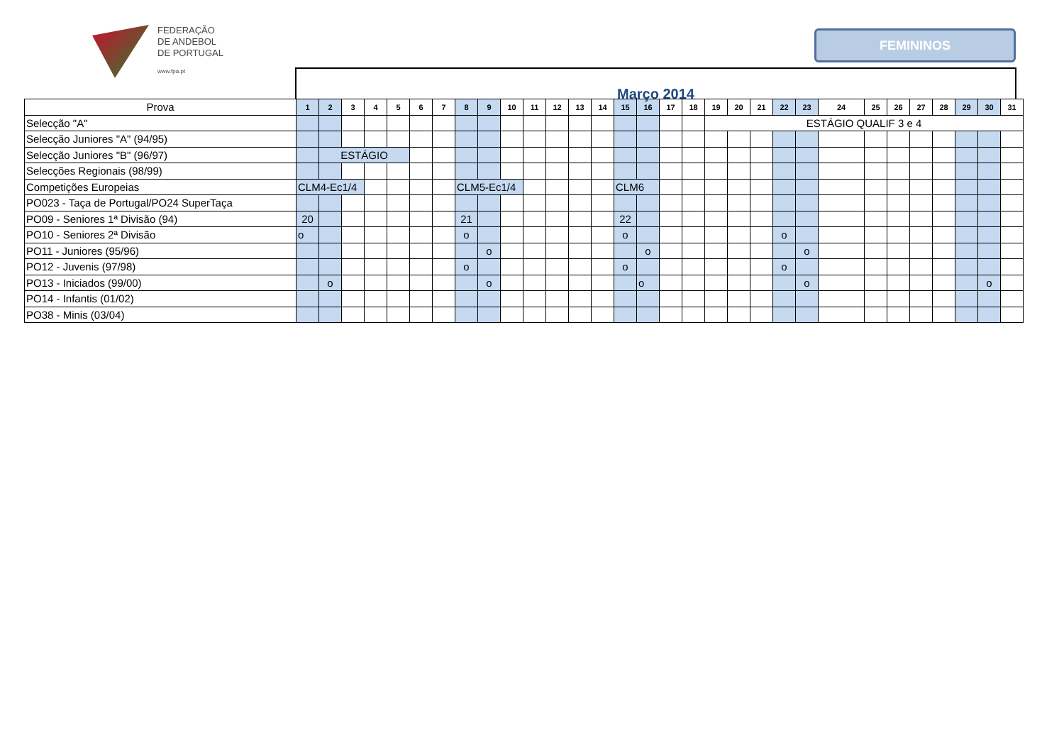FEDERAÇÃO
DE ANDEBOL
DE PORTUGAL
www.fpa.pt
FEMININOS
Março 2014
| Prova | 1 | 2 | 3 | 4 | 5 | 6 | 7 | 8 | 9 | 10 | 11 | 12 | 13 | 14 | 15 | 16 | 17 | 18 | 19 | 20 | 21 | 22 | 23 | 24 | 25 | 26 | 27 | 28 | 29 | 30 | 31 |
| --- | --- | --- | --- | --- | --- | --- | --- | --- | --- | --- | --- | --- | --- | --- | --- | --- | --- | --- | --- | --- | --- | --- | --- | --- | --- | --- | --- | --- | --- | --- | --- |
| Selecção "A" | | | | | | | | | | | | | | | | | | | ESTÁGIO QUALIF 3 e 4 | | | | | | | | | | | | |
| Selecção Juniores "A" (94/95) | | | | | | | | | | | | | | | | | | | | | | | | | | | | | | | |
| Selecção Juniores "B" (96/97) | | ESTÁGIO | | | | | | | | | | | | | | | | | | | | | | | | | | | | | |
| Selecções Regionais (98/99) | | | | | | | | | | | | | | | | | | | | | | | | | | | | | | | |
| Competições Europeias | CLM4-Ec1/4 | | | | | | | CLM5-Ec1/4 | | | | | | | CLM6 | | | | | | | | | | | | | | | | |
| PO023 - Taça de Portugal/PO24 SuperTaça | | | | | | | | | | | | | | | | | | | | | | | | | | | | | | | |
| PO09 - Seniores 1ª Divisão (94) | 20 | | | | | | | 21 | | | | | | | 22 | | | | | | | | | | | | | | | | |
| PO10 - Seniores 2ª Divisão | o | | | | | | | o | | | | | | | o | | | | | | | o | | | | | | | | | |
| PO11 - Juniores (95/96) | | | | | | | | | o | | | | | | | o | | | | | | | o | | | | | | | | |
| PO12 - Juvenis (97/98) | | | | | | | | o | | | | | | | o | | | | | | | o | | | | | | | | | |
| PO13 - Iniciados (99/00) | | o | | | | | | | o | | | | | | | o | | | | | | | o | | | | | | | o | |
| PO14 - Infantis (01/02) | | | | | | | | | | | | | | | | | | | | | | | | | | | | | | | |
| PO38 - Minis (03/04) | | | | | | | | | | | | | | | | | | | | | | | | | | | | | | | |